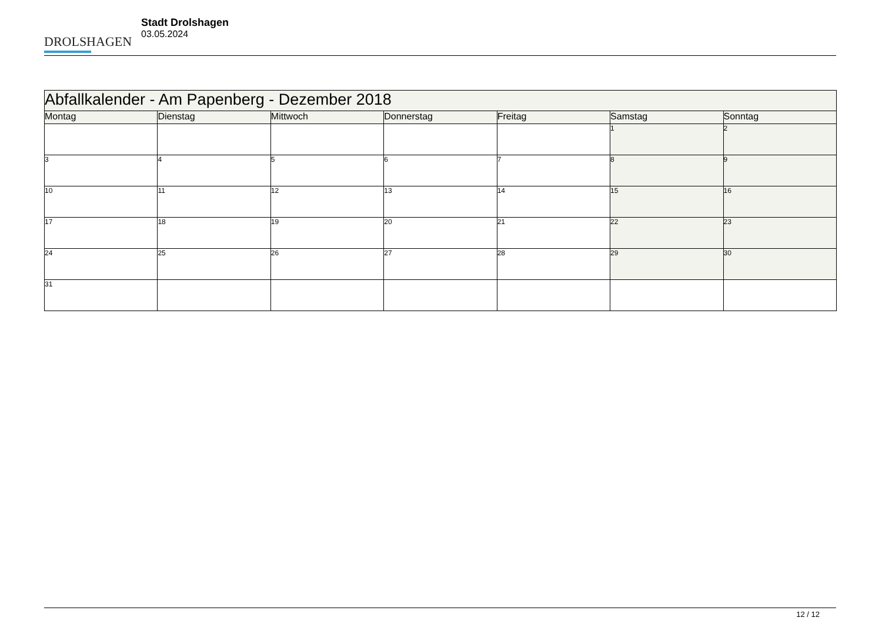DROLSHAGEN
Stadt Drolshagen
03.05.2024
| Abfallkalender - Am Papenberg - Dezember 2018 | | | | | | |
| --- | --- | --- | --- | --- | --- | --- |
| Montag | Dienstag | Mittwoch | Donnerstag | Freitag | Samstag | Sonntag |
| | | | | | 1 | 2 |
| 3 | 4 | 5 | 6 | 7 | 8 | 9 |
| 10 | 11 | 12 | 13 | 14 | 15 | 16 |
| 17 | 18 | 19 | 20 | 21 | 22 | 23 |
| 24 | 25 | 26 | 27 | 28 | 29 | 30 |
| 31 | | | | | | |
12 / 12